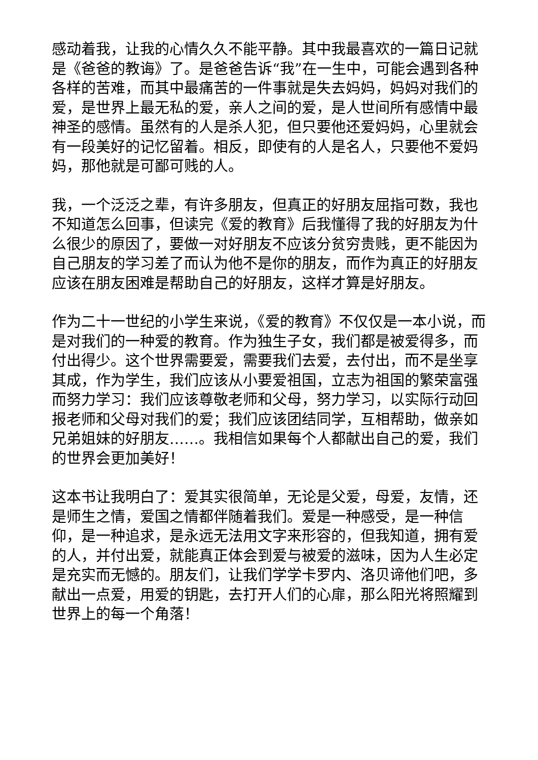感动着我，让我的心情久久不能平静。其中我最喜欢的一篇日记就是《爸爸的教诲》了。是爸爸告诉“我”在一生中，可能会遇到各种各样的苦难，而其中最痛苦的一件事就是失去妈妈，妈妈对我们的爱，是世界上最无私的爱，亲人之间的爱，是人世间所有感情中最神圣的感情。虽然有的人是杀人犯，但只要他还爱妈妈，心里就会有一段美好的记忆留着。相反，即使有的人是名人，只要他不爱妈妈，那他就是可鄙可贱的人。
我，一个泛泛之辈，有许多朋友，但真正的好朋友屈指可数，我也不知道怎么回事，但读完《爱的教育》后我懂得了我的好朋友为什么很少的原因了，要做一对好朋友不应该分贫穷贵贱，更不能因为自己朋友的学习差了而认为他不是你的朋友，而作为真正的好朋友应该在朋友困难是帮助自己的好朋友，这样才算是好朋友。
作为二十一世纪的小学生来说，《爱的教育》不仅仅是一本小说，而是对我们的一种爱的教育。作为独生子女，我们都是被爱得多，而付出得少。这个世界需要爱，需要我们去爱，去付出，而不是坐享其成，作为学生，我们应该从小要爱祖国，立志为祖国的繁荣富强而努力学习：我们应该尊敬老师和父母，努力学习，以实际行动回报老师和父母对我们的爱；我们应该团结同学，互相帮助，做亲如兄弟姐妹的好朋友……。我相信如果每个人都献出自己的爱，我们的世界会更加美好！
这本书让我明白了：爱其实很简单，无论是父爱，母爱，友情，还是师生之情，爱国之情都伴随着我们。爱是一种感受，是一种信仰，是一种追求，是永远无法用文字来形容的，但我知道，拥有爱的人，并付出爱，就能真正体会到爱与被爱的滋味，因为人生必定是充实而无憾的。朋友们，让我们学学卡罗内、洛贝谛他们吧，多献出一点爱，用爱的钥匙，去打开人们的心扉，那么阳光将照耀到世界上的每一个角落！